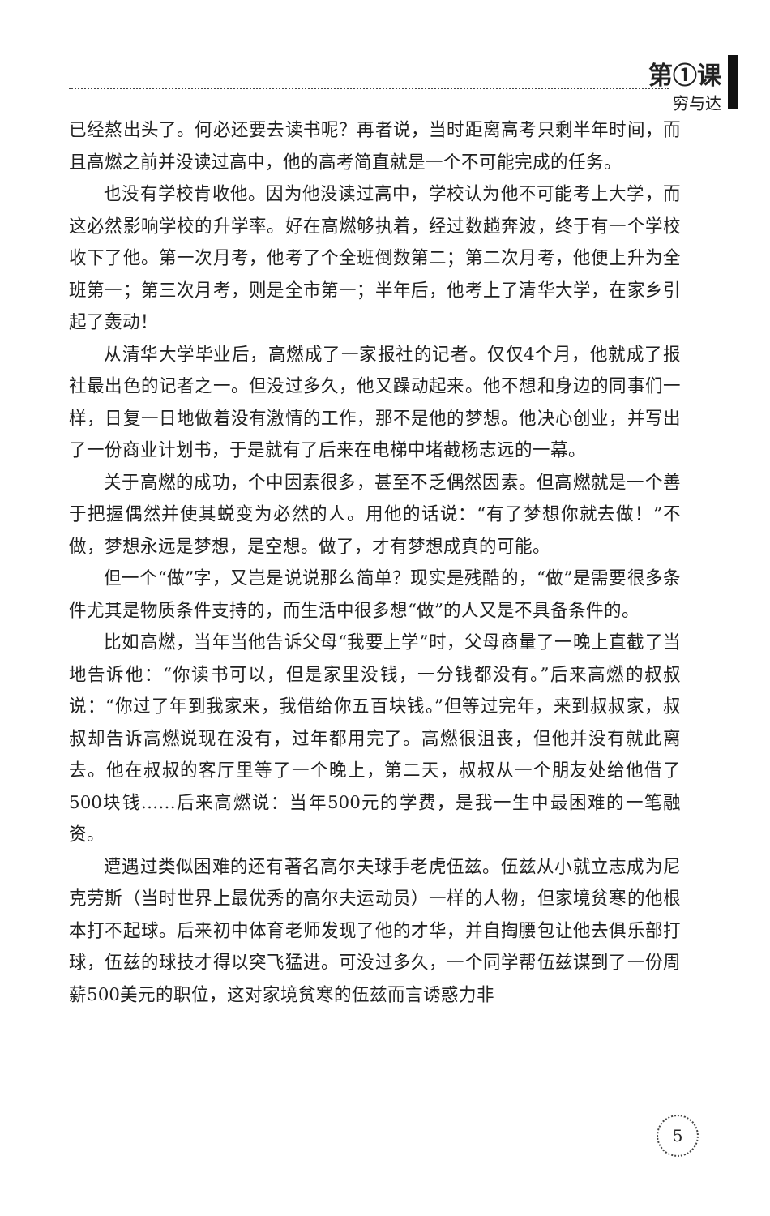第①课
穷与达
已经熬出头了。何必还要去读书呢？再者说，当时距离高考只剩半年时间，而且高燃之前并没读过高中，他的高考简直就是一个不可能完成的任务。
也没有学校肯收他。因为他没读过高中，学校认为他不可能考上大学，而这必然影响学校的升学率。好在高燃够执着，经过数趟奔波，终于有一个学校收下了他。第一次月考，他考了个全班倒数第二；第二次月考，他便上升为全班第一；第三次月考，则是全市第一；半年后，他考上了清华大学，在家乡引起了轰动！
从清华大学毕业后，高燃成了一家报社的记者。仅仅4个月，他就成了报社最出色的记者之一。但没过多久，他又躁动起来。他不想和身边的同事们一样，日复一日地做着没有激情的工作，那不是他的梦想。他决心创业，并写出了一份商业计划书，于是就有了后来在电梯中堵截杨志远的一幕。
关于高燃的成功，个中因素很多，甚至不乏偶然因素。但高燃就是一个善于把握偶然并使其蜕变为必然的人。用他的话说：“有了梦想你就去做！”不做，梦想永远是梦想，是空想。做了，才有梦想成真的可能。
但一个“做”字，又岂是说说那么简单？现实是残酷的，“做”是需要很多条件尤其是物质条件支持的，而生活中很多想“做”的人又是不具备条件的。
比如高燃，当年当他告诉父母“我要上学”时，父母商量了一晚上直截了当地告诉他：“你读书可以，但是家里没钱，一分钱都没有。”后来高燃的叔叔说：“你过了年到我家来，我借给你五百块钱。”但等过完年，来到叔叔家，叔叔却告诉高燃说现在没有，过年都用完了。高燃很沮丧，但他并没有就此离去。他在叔叔的客厅里等了一个晚上，第二天，叔叔从一个朋友处给他借了500块钱……后来高燃说：当年500元的学费，是我一生中最困难的一笔融资。
遭遇过类似困难的还有著名高尔夫球手老虎伍兹。伍兹从小就立志成为尼克劳斯（当时世界上最优秀的高尔夫运动员）一样的人物，但家境贫寒的他根本打不起球。后来初中体育老师发现了他的才华，并自掏腰包让他去俱乐部打球，伍兹的球技才得以突飞猛进。可没过多久，一个同学帮伍兹谋到了一份周薪500美元的职位，这对家境贫寒的伍兹而言诱惑力非
5